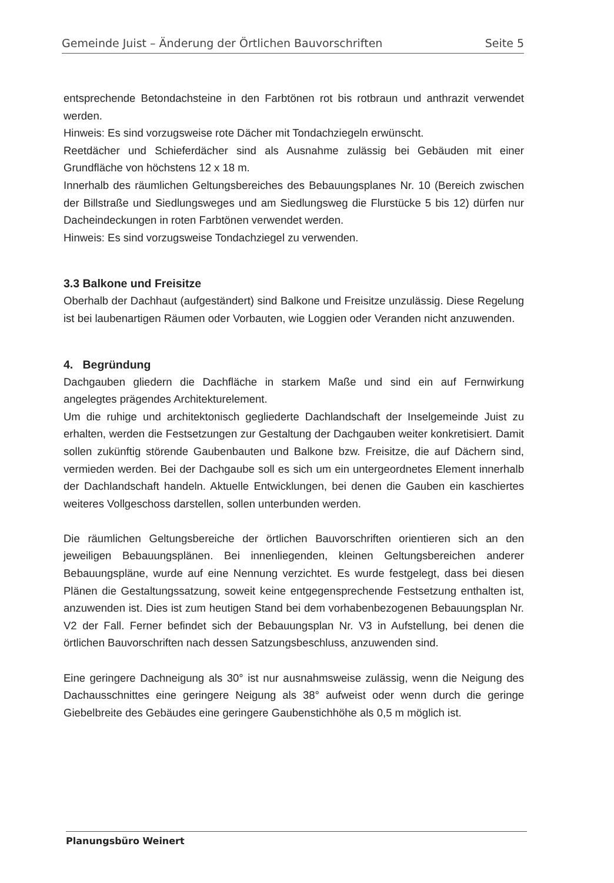Gemeinde Juist – Änderung der Örtlichen Bauvorschriften Seite 5
entsprechende Betondachsteine in den Farbtönen rot bis rotbraun und anthrazit verwendet werden.
Hinweis: Es sind vorzugsweise rote Dächer mit Tondachziegeln erwünscht.
Reetdächer und Schieferdächer sind als Ausnahme zulässig bei Gebäuden mit einer Grundfläche von höchstens 12 x 18 m.
Innerhalb des räumlichen Geltungsbereiches des Bebauungsplanes Nr. 10 (Bereich zwischen der Billstraße und Siedlungsweges und am Siedlungsweg die Flurstücke 5 bis 12) dürfen nur Dacheindeckungen in roten Farbtönen verwendet werden.
Hinweis: Es sind vorzugsweise Tondachziegel zu verwenden.
3.3 Balkone und Freisitze
Oberhalb der Dachhaut (aufgeständert) sind Balkone und Freisitze unzulässig. Diese Regelung ist bei laubenartigen Räumen oder Vorbauten, wie Loggien oder Veranden nicht anzuwenden.
4. Begründung
Dachgauben gliedern die Dachfläche in starkem Maße und sind ein auf Fernwirkung angelegtes prägendes Architekturelement.
Um die ruhige und architektonisch gegliederte Dachlandschaft der Inselgemeinde Juist zu erhalten, werden die Festsetzungen zur Gestaltung der Dachgauben weiter konkretisiert. Damit sollen zukünftig störende Gaubenbauten und Balkone bzw. Freisitze, die auf Dächern sind, vermieden werden. Bei der Dachgaube soll es sich um ein untergeordnetes Element innerhalb der Dachlandschaft handeln. Aktuelle Entwicklungen, bei denen die Gauben ein kaschiertes weiteres Vollgeschoss darstellen, sollen unterbunden werden.
Die räumlichen Geltungsbereiche der örtlichen Bauvorschriften orientieren sich an den jeweiligen Bebauungsplänen. Bei innenliegenden, kleinen Geltungsbereichen anderer Bebauungspläne, wurde auf eine Nennung verzichtet. Es wurde festgelegt, dass bei diesen Plänen die Gestaltungssatzung, soweit keine entgegensprechende Festsetzung enthalten ist, anzuwenden ist. Dies ist zum heutigen Stand bei dem vorhabenbezogenen Bebauungsplan Nr. V2 der Fall. Ferner befindet sich der Bebauungsplan Nr. V3 in Aufstellung, bei denen die örtlichen Bauvorschriften nach dessen Satzungsbeschluss, anzuwenden sind.
Eine geringere Dachneigung als 30° ist nur ausnahmsweise zulässig, wenn die Neigung des Dachausschnittes eine geringere Neigung als 38° aufweist oder wenn durch die geringe Giebelbreite des Gebäudes eine geringere Gaubenstichhöhe als 0,5 m möglich ist.
Planungsbüro Weinert